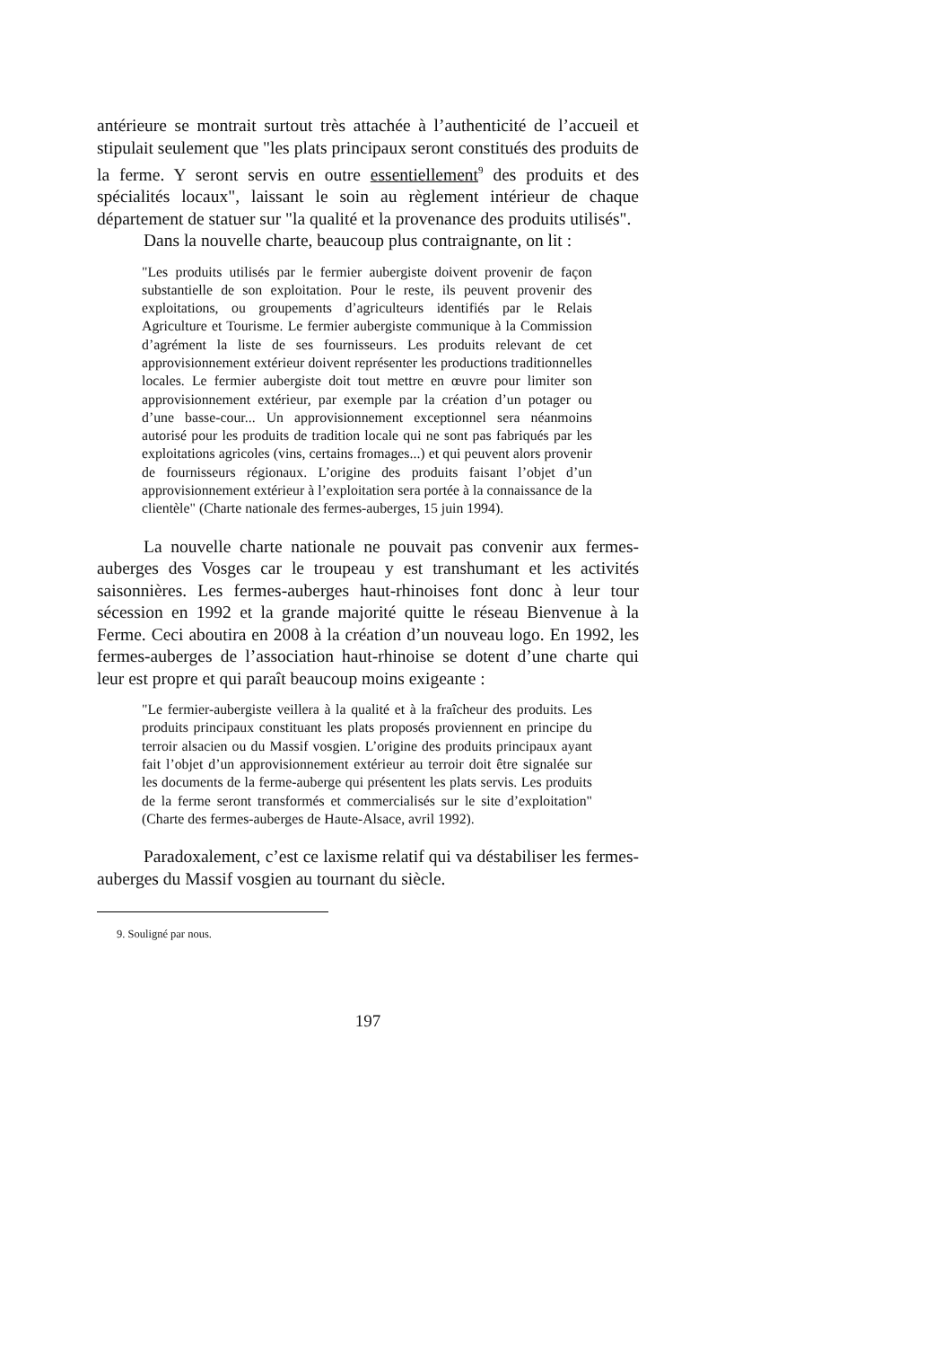antérieure se montrait surtout très attachée à l’authenticité de l’accueil et stipulait seulement que "les plats principaux seront constitués des produits de la ferme. Y seront servis en outre essentiellement<sup>9</sup> des produits et des spécialités locaux", laissant le soin au règlement intérieur de chaque département de statuer sur "la qualité et la provenance des produits utilisés".
Dans la nouvelle charte, beaucoup plus contraignante, on lit :
"Les produits utilisés par le fermier aubergiste doivent provenir de façon substantielle de son exploitation. Pour le reste, ils peuvent provenir des exploitations, ou groupements d’agriculteurs identifiés par le Relais Agriculture et Tourisme. Le fermier aubergiste communique à la Commission d’agrément la liste de ses fournisseurs. Les produits relevant de cet approvisionnement extérieur doivent représenter les productions traditionnelles locales. Le fermier aubergiste doit tout mettre en œuvre pour limiter son approvisionnement extérieur, par exemple par la création d’un potager ou d’une basse-cour... Un approvisionnement exceptionnel sera néanmoins autorisé pour les produits de tradition locale qui ne sont pas fabriqués par les exploitations agricoles (vins, certains fromages...) et qui peuvent alors provenir de fournisseurs régionaux. L’origine des produits faisant l’objet d’un approvisionnement extérieur à l’exploitation sera portée à la connaissance de la clientèle" (Charte nationale des fermes-auberges, 15 juin 1994).
La nouvelle charte nationale ne pouvait pas convenir aux fermes-auberges des Vosges car le troupeau y est transhumant et les activités saisonnières. Les fermes-auberges haut-rhinoises font donc à leur tour sécession en 1992 et la grande majorité quitte le réseau Bienvenue à la Ferme. Ceci aboutira en 2008 à la création d’un nouveau logo. En 1992, les fermes-auberges de l’association haut-rhinoise se dotent d’une charte qui leur est propre et qui paraît beaucoup moins exigeante :
"Le fermier-aubergiste veillera à la qualité et à la fraîcheur des produits. Les produits principaux constituant les plats proposés proviennent en principe du terroir alsacien ou du Massif vosgien. L’origine des produits principaux ayant fait l’objet d’un approvisionnement extérieur au terroir doit être signalée sur les documents de la ferme-auberge qui présentent les plats servis. Les produits de la ferme seront transformés et commercialisés sur le site d’exploitation" (Charte des fermes-auberges de Haute-Alsace, avril 1992).
Paradoxalement, c’est ce laxisme relatif qui va déstabiliser les fermes-auberges du Massif vosgien au tournant du siècle.
9. Souligné par nous.
197